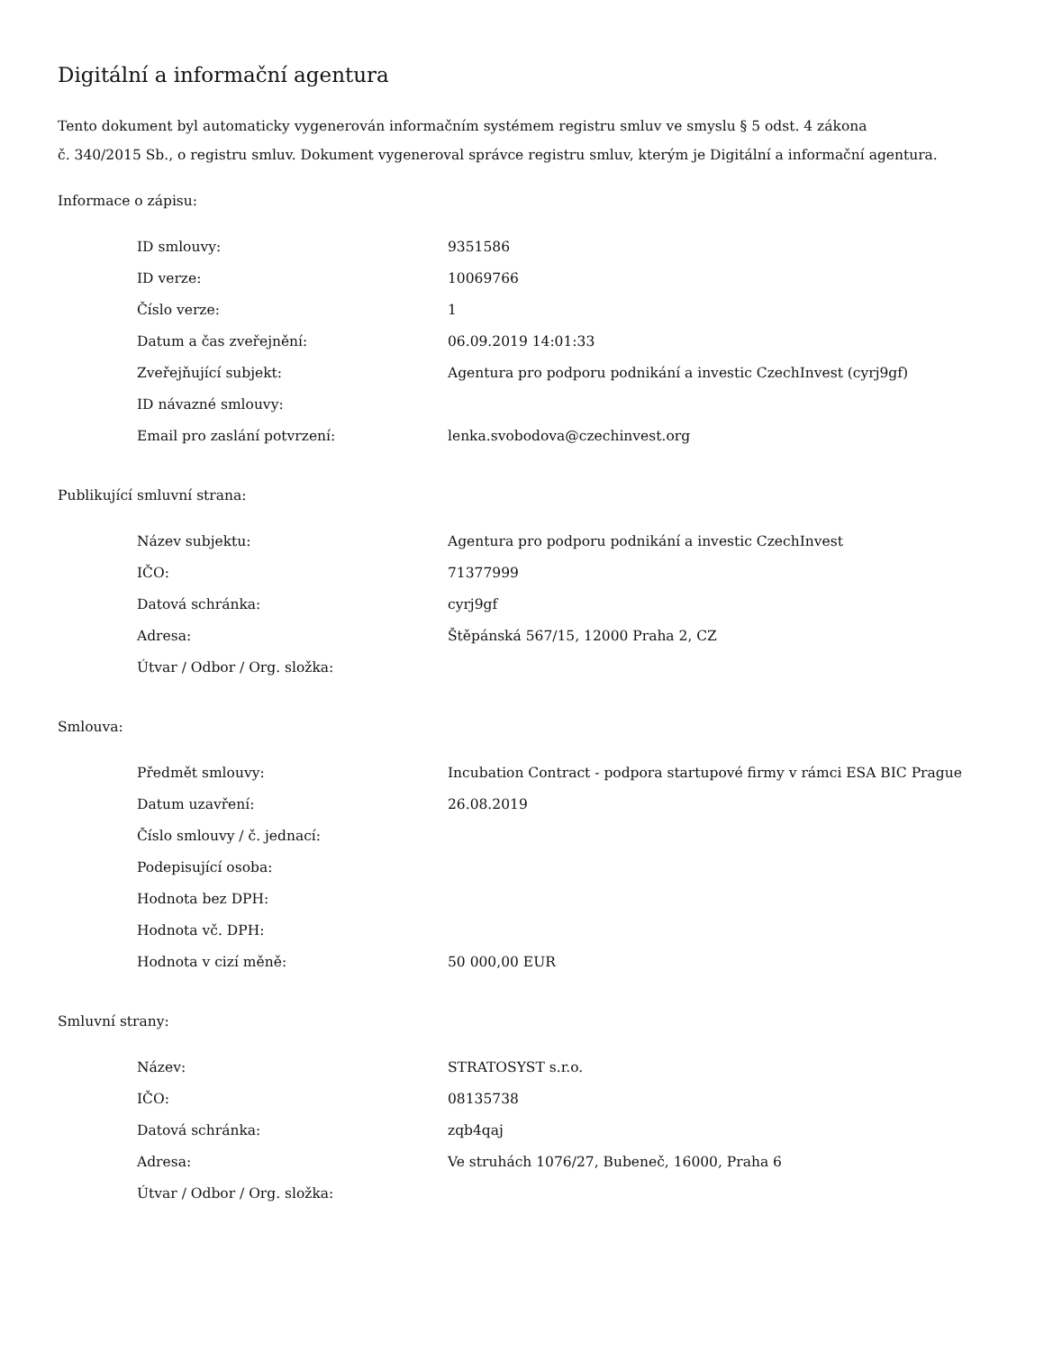Digitální a informační agentura
Tento dokument byl automaticky vygenerován informačním systémem registru smluv ve smyslu § 5 odst. 4 zákona
č. 340/2015 Sb., o registru smluv. Dokument vygeneroval správce registru smluv, kterým je Digitální a informační agentura.
Informace o zápisu:
| ID smlouvy: | 9351586 |
| ID verze: | 10069766 |
| Číslo verze: | 1 |
| Datum a čas zveřejnění: | 06.09.2019 14:01:33 |
| Zveřejňující subjekt: | Agentura pro podporu podnikání a investic CzechInvest (cyrj9gf) |
| ID návazné smlouvy: | |
| Email pro zaslání potvrzení: | lenka.svobodova@czechinvest.org |
Publikující smluvní strana:
| Název subjektu: | Agentura pro podporu podnikání a investic CzechInvest |
| IČO: | 71377999 |
| Datová schránka: | cyrj9gf |
| Adresa: | Štěpánská 567/15, 12000 Praha 2, CZ |
| Útvar / Odbor / Org. složka: | |
Smlouva:
| Předmět smlouvy: | Incubation Contract - podpora startupové firmy v rámci ESA BIC Prague |
| Datum uzavření: | 26.08.2019 |
| Číslo smlouvy / č. jednací: | |
| Podepisující osoba: | |
| Hodnota bez DPH: | |
| Hodnota vč. DPH: | |
| Hodnota v cizí měně: | 50 000,00 EUR |
Smluvní strany:
| Název: | STRATOSYST s.r.o. |
| IČO: | 08135738 |
| Datová schránka: | zqb4qaj |
| Adresa: | Ve struhách 1076/27, Bubeneč, 16000, Praha 6 |
| Útvar / Odbor / Org. složka: | |